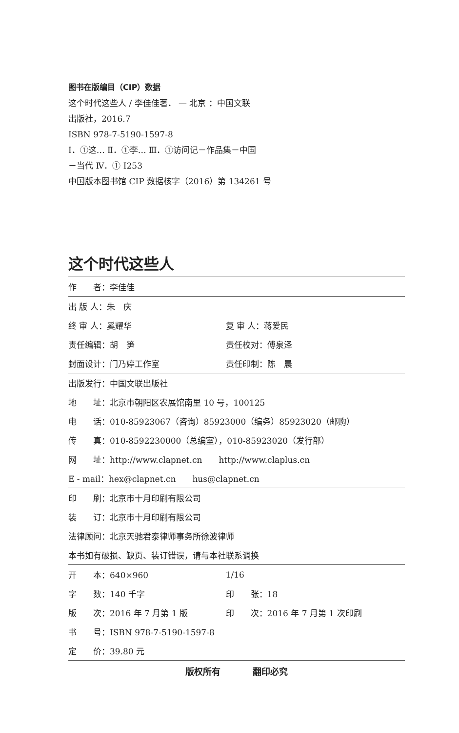图书在版编目（CIP）数据
这个时代这些人 / 李佳佳著． — 北京 ：中国文联
出版社，2016.7
ISBN 978-7-5190-1597-8
Ⅰ．①这… Ⅱ．①李… Ⅲ．①访问记－作品集－中国
－当代 Ⅳ．① I253
中国版本图书馆 CIP 数据核字（2016）第 134261 号
这个时代这些人
| 作 者：李佳佳 | |
| 出 版 人：朱 庆 | |
| 终 审 人：奚耀华 | 复 审 人：蒋爱民 |
| 责任编辑：胡 笋 | 责任校对：傅泉泽 |
| 封面设计：门乃婷工作室 | 责任印制：陈 晨 |
| 出版发行：中国文联出版社 | |
| 地 址：北京市朝阳区农展馆南里 10 号，100125 | |
| 电 话：010-85923067（咨询）85923000（编务）85923020（邮购） | |
| 传 真：010-8592230000（总编室），010-85923020（发行部） | |
| 网 址：http://www.clapnet.cn http://www.claplus.cn | |
| E - mail：hex@clapnet.cn hus@clapnet.cn | |
| 印 刷：北京市十月印刷有限公司 | |
| 装 订：北京市十月印刷有限公司 | |
| 法律顾问：北京天驰君泰律师事务所徐波律师 | |
| 本书如有破损、缺页、装订错误，请与本社联系调换 | |
| 开 本：640×960 | 1/16 |
| 字 数：140 千字 | 印 张：18 |
| 版 次：2016 年 7 月第 1 版 | 印 次：2016 年 7 月第 1 次印刷 |
| 书 号：ISBN 978-7-5190-1597-8 | |
| 定 价：39.80 元 | |
版权所有 翻印必究